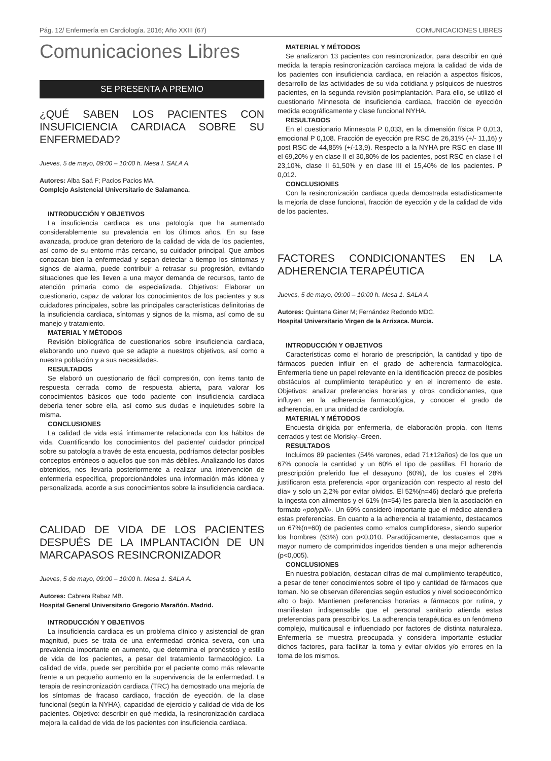Pág. 12/ Enfermería en Cardiología. 2016; Año XXIII (67) COMUNICACIONES LIBRES
Comunicaciones Libres
SE PRESENTA A PREMIO
¿QUÉ SABEN LOS PACIENTES CON INSUFICIENCIA CARDIACA SOBRE SU ENFERMEDAD?
Jueves, 5 de mayo, 09:00 – 10:00 h. Mesa I. SALA A.
Autores: Alba Saá F; Pacios Pacios MA.
Complejo Asistencial Universitario de Salamanca.
INTRODUCCIÓN Y OBJETIVOS
La insuficiencia cardiaca es una patología que ha aumentado considerablemente su prevalencia en los últimos años. En su fase avanzada, produce gran deterioro de la calidad de vida de los pacientes, así como de su entorno más cercano, su cuidador principal. Que ambos conozcan bien la enfermedad y sepan detectar a tiempo los síntomas y signos de alarma, puede contribuir a retrasar su progresión, evitando situaciones que les lleven a una mayor demanda de recursos, tanto de atención primaria como de especializada. Objetivos: Elaborar un cuestionario, capaz de valorar los conocimientos de los pacientes y sus cuidadores principales, sobre las principales características definitorias de la insuficiencia cardiaca, síntomas y signos de la misma, así como de su manejo y tratamiento.
MATERIAL Y MÉTODOS
Revisión bibliográfica de cuestionarios sobre insuficiencia cardiaca, elaborando uno nuevo que se adapte a nuestros objetivos, así como a nuestra población y a sus necesidades.
RESULTADOS
Se elaboró un cuestionario de fácil compresión, con ítems tanto de respuesta cerrada como de respuesta abierta, para valorar los conocimientos básicos que todo paciente con insuficiencia cardiaca debería tener sobre ella, así como sus dudas e inquietudes sobre la misma.
CONCLUSIONES
La calidad de vida está íntimamente relacionada con los hábitos de vida. Cuantificando los conocimientos del paciente/ cuidador principal sobre su patología a través de esta encuesta, podríamos detectar posibles conceptos erróneos o aquellos que son más débiles. Analizando los datos obtenidos, nos llevaría posteriormente a realizar una intervención de enfermería específica, proporcionándoles una información más idónea y personalizada, acorde a sus conocimientos sobre la insuficiencia cardiaca.
CALIDAD DE VIDA DE LOS PACIENTES DESPUÉS DE LA IMPLANTACIÓN DE UN MARCAPASOS RESINCRONIZADOR
Jueves, 5 de mayo, 09:00 – 10:00 h. Mesa 1. SALA A.
Autores: Cabrera Rabaz MB.
Hospital General Universitario Gregorio Marañón. Madrid.
INTRODUCCIÓN Y OBJETIVOS
La insuficiencia cardiaca es un problema clínico y asistencial de gran magnitud, pues se trata de una enfermedad crónica severa, con una prevalencia importante en aumento, que determina el pronóstico y estilo de vida de los pacientes, a pesar del tratamiento farmacológico. La calidad de vida, puede ser percibida por el paciente como más relevante frente a un pequeño aumento en la supervivencia de la enfermedad. La terapia de resincronización cardiaca (TRC) ha demostrado una mejoría de los síntomas de fracaso cardiaco, fracción de eyección, de la clase funcional (según la NYHA), capacidad de ejercicio y calidad de vida de los pacientes. Objetivo: describir en qué medida, la resincronización cardiaca mejora la calidad de vida de los pacientes con insuficiencia cardiaca.
MATERIAL Y MÉTODOS
Se analizaron 13 pacientes con resincronizador, para describir en qué medida la terapia resincronización cardiaca mejora la calidad de vida de los pacientes con insuficiencia cardiaca, en relación a aspectos físicos, desarrollo de las actividades de su vida cotidiana y psíquicos de nuestros pacientes, en la segunda revisión posimplantación. Para ello, se utilizó el cuestionario Minnesota de insuficiencia cardiaca, fracción de eyección medida ecográficamente y clase funcional NYHA.
RESULTADOS
En el cuestionario Minnesota P 0,033, en la dimensión física P 0,013, emocional P 0,108. Fracción de eyección pre RSC de 26,31% (+/- 11,16) y post RSC de 44,85% (+/-13,9). Respecto a la NYHA pre RSC en clase III el 69,20% y en clase II el 30,80% de los pacientes, post RSC en clase I el 23,10%, clase II 61,50% y en clase III el 15,40% de los pacientes. P 0,012.
CONCLUSIONES
Con la resincronización cardiaca queda demostrada estadísticamente la mejoría de clase funcional, fracción de eyección y de la calidad de vida de los pacientes.
FACTORES CONDICIONANTES EN LA ADHERENCIA TERAPÉUTICA
Jueves, 5 de mayo, 09:00 – 10:00 h. Mesa 1. SALA A
Autores: Quintana Giner M; Fernández Redondo MDC.
Hospital Universitario Virgen de la Arrixaca. Murcia.
INTRODUCCIÓN Y OBJETIVOS
Características como el horario de prescripción, la cantidad y tipo de fármacos pueden influir en el grado de adherencia farmacológica. Enfermería tiene un papel relevante en la identificación precoz de posibles obstáculos al cumplimiento terapéutico y en el incremento de este. Objetivos: analizar preferencias horarias y otros condicionantes, que influyen en la adherencia farmacológica, y conocer el grado de adherencia, en una unidad de cardiología.
MATERIAL Y MÉTODOS
Encuesta dirigida por enfermería, de elaboración propia, con ítems cerrados y test de Morisky–Green.
RESULTADOS
Incluimos 89 pacientes (54% varones, edad 71±12años) de los que un 67% conocía la cantidad y un 60% el tipo de pastillas. El horario de prescripción preferido fue el desayuno (60%), de los cuales el 28% justificaron esta preferencia «por organización con respecto al resto del día» y solo un 2,2% por evitar olvidos. El 52%(n=46) declaró que prefería la ingesta con alimentos y el 61% (n=54) les parecía bien la asociación en formato «polypill». Un 69% consideró importante que el médico atendiera estas preferencias. En cuanto a la adherencia al tratamiento, destacamos un 67%(n=60) de pacientes como «malos cumplidores», siendo superior los hombres (63%) con p<0,010. Paradójicamente, destacamos que a mayor numero de comprimidos ingeridos tienden a una mejor adherencia (p<0,005).
CONCLUSIONES
En nuestra población, destacan cifras de mal cumplimiento terapéutico, a pesar de tener conocimientos sobre el tipo y cantidad de fármacos que toman. No se observan diferencias según estudios y nivel socioeconómico alto o bajo. Mantienen preferencias horarias a fármacos por rutina, y manifiestan indispensable que el personal sanitario atienda estas preferencias para prescribirlos. La adherencia terapéutica es un fenómeno complejo, multicausal e influenciado por factores de distinta naturaleza. Enfermería se muestra preocupada y considera importante estudiar dichos factores, para facilitar la toma y evitar olvidos y/o errores en la toma de los mismos.